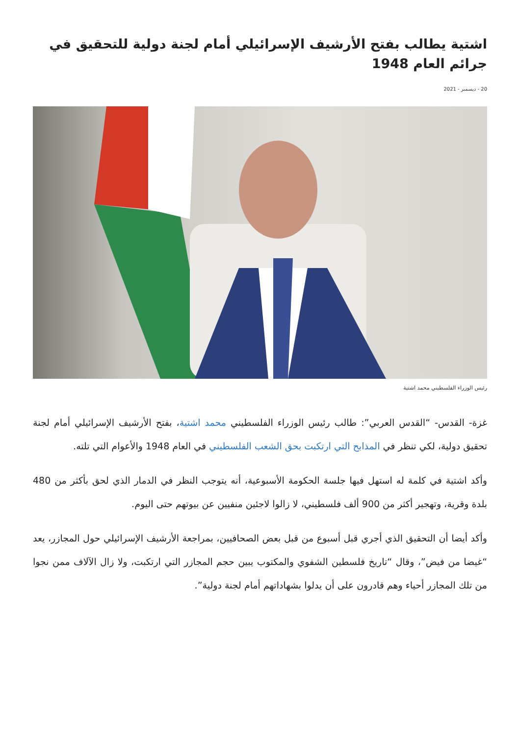اشتية يطالب بفتح الأرشيف الإسرائيلي أمام لجنة دولية للتحقيق في جرائم العام 1948
20 - ديسمبر - 2021
رئيس الوزراء الفلسطيني محمد اشتية
غزة- القدس- “القدس العربي”: طالب رئيس الوزراء الفلسطيني محمد اشتية، بفتح الأرشيف الإسرائيلي أمام لجنة تحقيق دولية، لكي تنظر في المذابح التي ارتكبت بحق الشعب الفلسطيني في العام 1948 والأعوام التي تلته.
وأكد اشتية في كلمة له استهل فيها جلسة الحكومة الأسبوعية، أنه يتوجب النظر في الدمار الذي لحق بأكثر من 480 بلدة وقرية، وتهجير أكثر من 900 ألف فلسطيني، لا زالوا لاجئين منفيين عن بيوتهم حتى اليوم.
وأكد أيضا أن التحقيق الذي أجري قبل أسبوع من قبل بعض الصحافيين، بمراجعة الأرشيف الإسرائيلي حول المجازر، يعد “غيضا من فيض”، وقال “تاريخ فلسطين الشفوي والمكتوب يبين حجم المجازر التي ارتكبت، ولا زال الآلاف ممن نجوا من تلك المجازر أحياء وهم قادرون على أن يدلوا بشهاداتهم أمام لجنة دولية”.